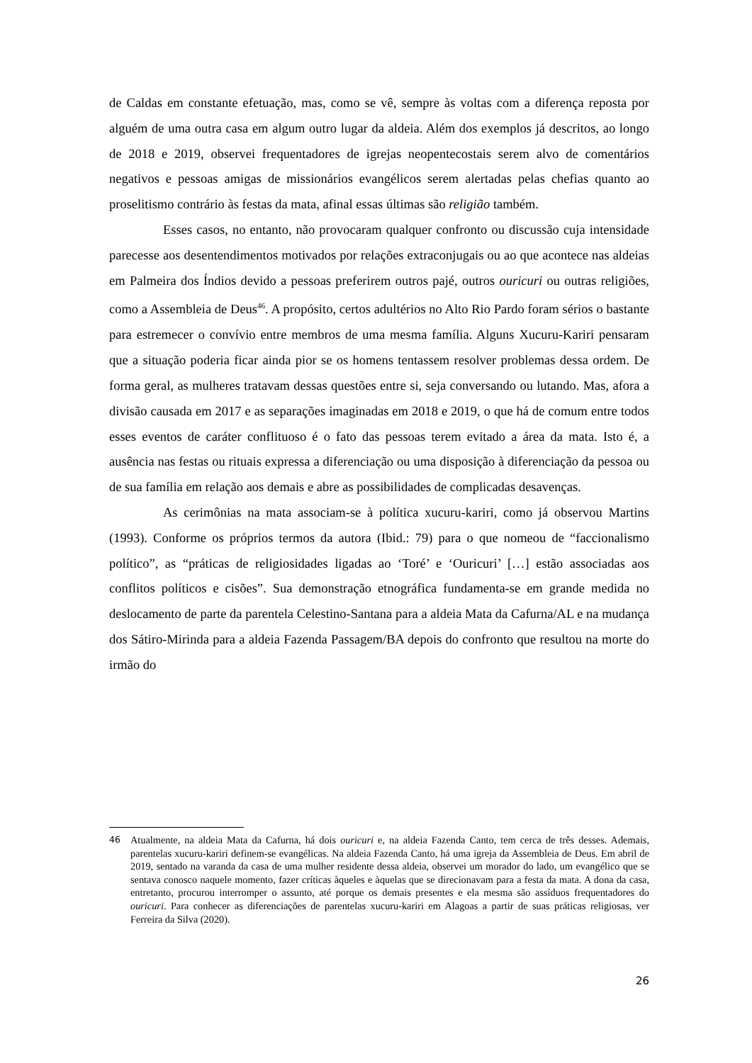de Caldas em constante efetuação, mas, como se vê, sempre às voltas com a diferença reposta por alguém de uma outra casa em algum outro lugar da aldeia. Além dos exemplos já descritos, ao longo de 2018 e 2019, observei frequentadores de igrejas neopentecostais serem alvo de comentários negativos e pessoas amigas de missionários evangélicos serem alertadas pelas chefias quanto ao proselitismo contrário às festas da mata, afinal essas últimas são religião também.
Esses casos, no entanto, não provocaram qualquer confronto ou discussão cuja intensidade parecesse aos desentendimentos motivados por relações extraconjugais ou ao que acontece nas aldeias em Palmeira dos Índios devido a pessoas preferirem outros pajé, outros ouricuri ou outras religiões, como a Assembleia de Deus<sup>46</sup>. A propósito, certos adultérios no Alto Rio Pardo foram sérios o bastante para estremecer o convívio entre membros de uma mesma família. Alguns Xucuru-Kariri pensaram que a situação poderia ficar ainda pior se os homens tentassem resolver problemas dessa ordem. De forma geral, as mulheres tratavam dessas questões entre si, seja conversando ou lutando. Mas, afora a divisão causada em 2017 e as separações imaginadas em 2018 e 2019, o que há de comum entre todos esses eventos de caráter conflituoso é o fato das pessoas terem evitado a área da mata. Isto é, a ausência nas festas ou rituais expressa a diferenciação ou uma disposição à diferenciação da pessoa ou de sua família em relação aos demais e abre as possibilidades de complicadas desavenças.
As cerimônias na mata associam-se à política xucuru-kariri, como já observou Martins (1993). Conforme os próprios termos da autora (Ibid.: 79) para o que nomeou de “faccionalismo político”, as “práticas de religiosidades ligadas ao ‘Toré’ e ‘Ouricuri’ […] estão associadas aos conflitos políticos e cisões”. Sua demonstração etnográfica fundamenta-se em grande medida no deslocamento de parte da parentela Celestino-Santana para a aldeia Mata da Cafurna/AL e na mudança dos Sátiro-Mirinda para a aldeia Fazenda Passagem/BA depois do confronto que resultou na morte do irmão do
46 Atualmente, na aldeia Mata da Cafurna, há dois ouricuri e, na aldeia Fazenda Canto, tem cerca de três desses. Ademais, parentelas xucuru-kariri definem-se evangélicas. Na aldeia Fazenda Canto, há uma igreja da Assembleia de Deus. Em abril de 2019, sentado na varanda da casa de uma mulher residente dessa aldeia, observei um morador do lado, um evangélico que se sentava conosco naquele momento, fazer críticas àqueles e àquelas que se direcionavam para a festa da mata. A dona da casa, entretanto, procurou interromper o assunto, até porque os demais presentes e ela mesma são assíduos frequentadores do ouricuri. Para conhecer as diferenciações de parentelas xucuru-kariri em Alagoas a partir de suas práticas religiosas, ver Ferreira da Silva (2020).
26